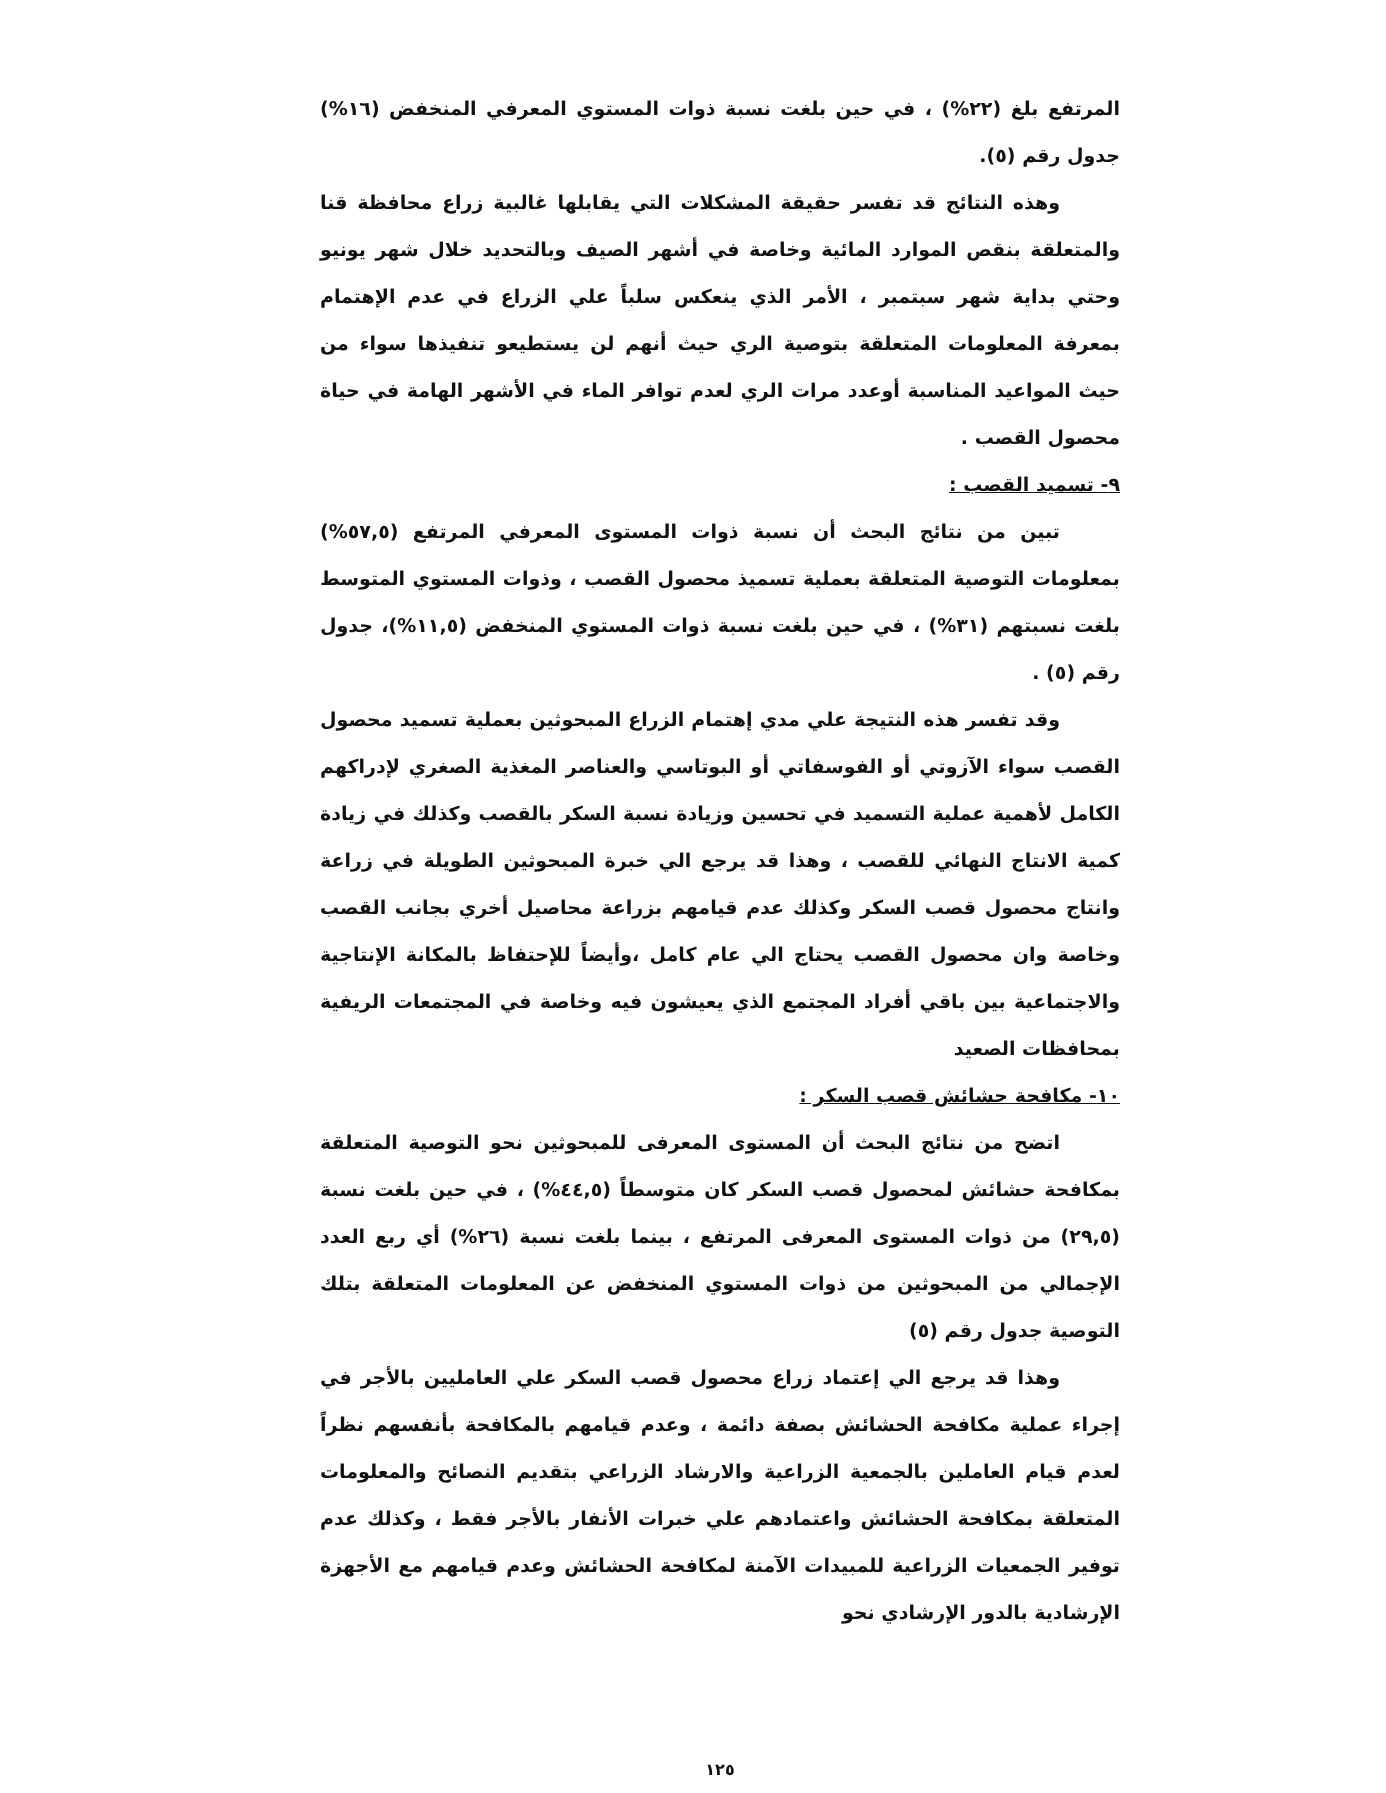المرتفع بلغ (٢٢%) ، في حين بلغت نسبة ذوات المستوي المعرفي المنخفض (١٦%) جدول رقم (٥).
وهذه النتائج قد تفسر حقيقة المشكلات التي يقابلها غالبية زراع محافظة قنا والمتعلقة بنقص الموارد المائية وخاصة في أشهر الصيف وبالتحديد خلال شهر يونيو وحتي بداية شهر سبتمبر ، الأمر الذي ينعكس سلباً علي الزراع في عدم الإهتمام بمعرفة المعلومات المتعلقة بتوصية الري حيث أنهم لن يستطيعو تنفيذها سواء من حيث المواعيد المناسبة أوعدد مرات الري لعدم توافر الماء في الأشهر الهامة في حياة محصول القصب .
٩- تسميد القصب :
تبين من نتائج البحث أن نسبة ذوات المستوى المعرفي المرتفع (٥٧,٥%) بمعلومات التوصية المتعلقة بعملية تسميذ محصول القصب ، وذوات المستوي المتوسط بلغت نسبتهم (٣١%) ، في حين بلغت نسبة ذوات المستوي المنخفض (١١,٥%)، جدول رقم (٥) .
وقد تفسر هذه النتيجة علي مدي إهتمام الزراع المبحوثين بعملية تسميد محصول القصب سواء الآزوتي أو الفوسفاتي أو البوتاسي والعناصر المغذية الصغري لإدراكهم الكامل لأهمية عملية التسميد في تحسين وزيادة نسبة السكر بالقصب وكذلك في زيادة كمية الانتاج النهائي للقصب ، وهذا قد يرجع الي خبرة المبحوثين الطويلة في زراعة وانتاج محصول قصب السكر وكذلك عدم قيامهم بزراعة محاصيل أخري بجانب القصب وخاصة وان محصول القصب يحتاج الي عام كامل ،وأيضاً للإحتفاظ بالمكانة الإنتاجية والاجتماعية بين باقي أفراد المجتمع الذي يعيشون فيه وخاصة في المجتمعات الريفية بمحافظات الصعيد
١٠- مكافحة حشائش قصب السكر :
اتضح من نتائج البحث أن المستوى المعرفى للمبحوثين نحو التوصية المتعلقة بمكافحة حشائش لمحصول قصب السكر كان متوسطاً (٤٤,٥%) ، في حين بلغت نسبة (٢٩,٥) من ذوات المستوى المعرفى المرتفع ، بينما بلغت نسبة (٢٦%) أي ربع العدد الإجمالي من المبحوثين من ذوات المستوي المنخفض عن المعلومات المتعلقة بتلك التوصية جدول رقم (٥)
وهذا قد يرجع الي إعتماد زراع محصول قصب السكر علي العامليين بالأجر في إجراء عملية مكافحة الحشائش بصفة دائمة ، وعدم قيامهم بالمكافحة بأنفسهم نظراً لعدم قيام العاملين بالجمعية الزراعية والارشاد الزراعي بتقديم النصائح والمعلومات المتعلقة بمكافحة الحشائش واعتمادهم علي خبرات الأنفار بالأجر فقط ، وكذلك عدم توفير الجمعيات الزراعية للمبيدات الآمنة لمكافحة الحشائش وعدم قيامهم مع الأجهزة الإرشادية بالدور الإرشادي نحو
١٢٥